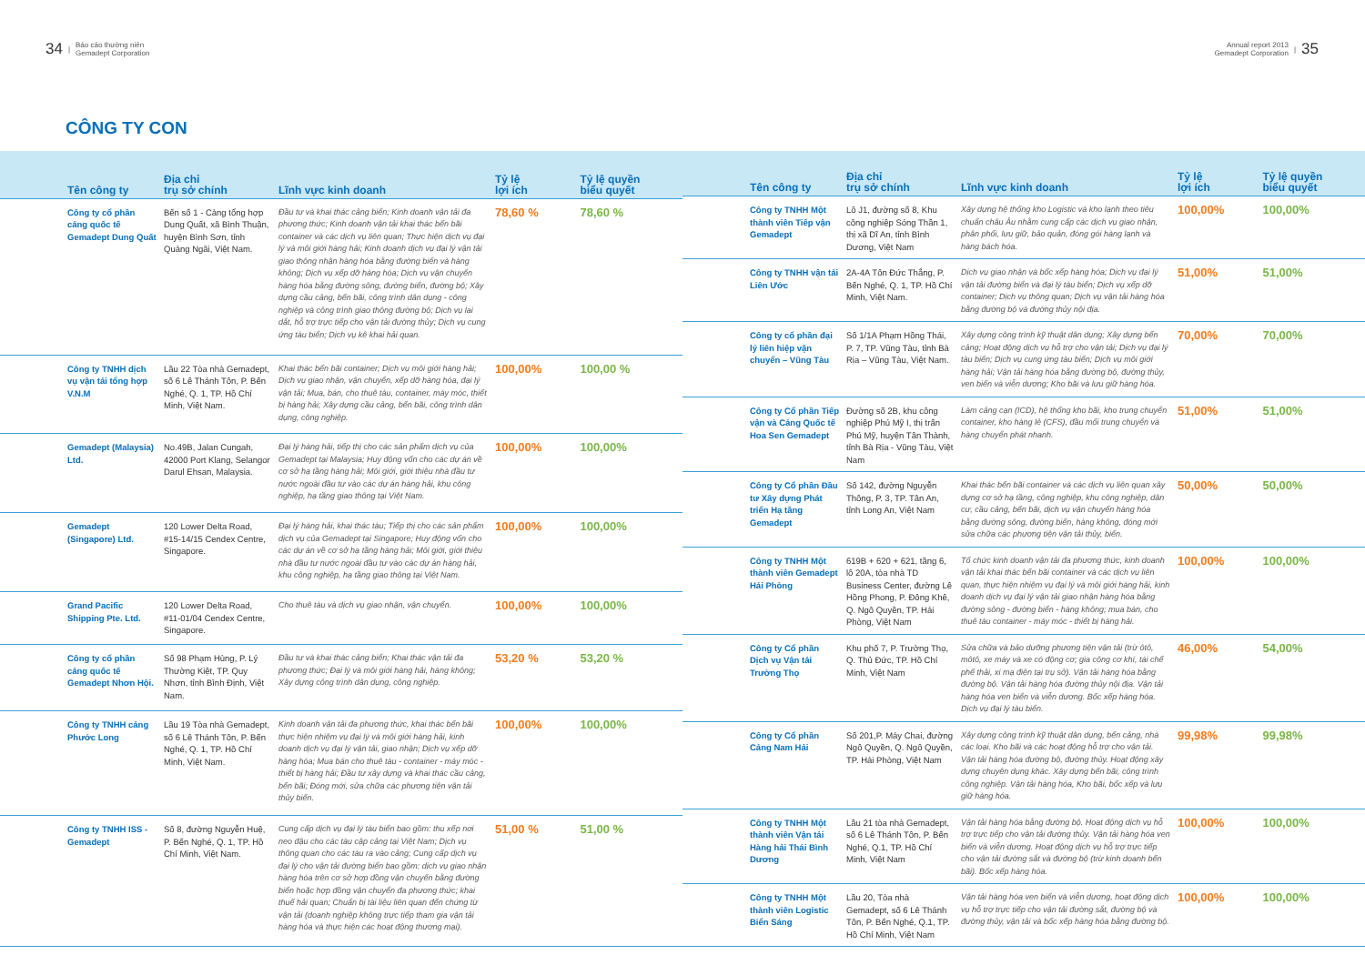34 | Báo cáo thường niên
Gemadept Corporation
Annual report 2013
Gemadept Corporation | 35
CÔNG TY CON
| Tên công ty | Địa chỉ trụ sở chính | Lĩnh vực kinh doanh | Tỷ lệ lợi ích | Tỷ lệ quyền biểu quyết |
| --- | --- | --- | --- | --- |
| Công ty cổ phần cảng quốc tế Gemadept Dung Quất | Bến số 1 - Cảng tổng hợp Dung Quất, xã Bình Thuận, huyện Bình Sơn, tỉnh Quảng Ngãi, Việt Nam. | Đầu tư và khai thác cảng biển; Kinh doanh vận tải đa phương thức; Kinh doanh vận tải khai thác bến bãi container và các dịch vụ liên quan; Thực hiện dịch vụ đại lý và môi giới hàng hải; Kinh doanh dịch vụ đại lý vận tải giao thông nhận hàng hóa bằng đường biển và hàng không; Dịch vụ xếp dỡ hàng hóa; Dịch vụ vận chuyển hàng hóa bằng đường sông, đường biển, đường bộ; Xây dựng cầu cảng, bến bãi, công trình dân dụng - công nghiệp và công trình giao thông đường bộ; Dịch vụ lai dắt, hỗ trợ trực tiếp cho vận tải đường thủy; Dịch vụ cung ứng tàu biển; Dịch vụ kê khai hải quan. | 78,60 % | 78,60 % |
| Công ty TNHH dịch vụ vận tải tổng hợp V.N.M | Lầu 22 Tòa nhà Gemadept, số 6 Lê Thánh Tôn, P. Bến Nghé, Q. 1, TP. Hồ Chí Minh, Việt Nam. | Khai thác bến bãi container; Dịch vụ môi giới hàng hải; Dịch vụ giao nhận, vận chuyển, xếp dỡ hàng hóa, đại lý vận tải; Mua, bán, cho thuê tàu, container, máy móc, thiết bị hàng hải; Xây dựng cầu cảng, bến bãi, công trình dân dụng, công nghiệp. | 100,00% | 100,00 % |
| Gemadept (Malaysia) Ltd. | No.49B, Jalan Cungah, 42000 Port Klang, Selangor Darul Ehsan, Malaysia. | Đại lý hàng hải, tiếp thị cho các sản phẩm dịch vụ của Gemadept tại Malaysia; Huy động vốn cho các dự án về cơ sở hạ tầng hàng hải; Môi giới, giới thiệu nhà đầu tư nước ngoài đầu tư vào các dự án hàng hải, khu công nghiệp, hạ tầng giao thông tại Việt Nam. | 100,00% | 100,00% |
| Gemadept (Singapore) Ltd. | 120 Lower Delta Road, #15-14/15 Cendex Centre, Singapore. | Đại lý hàng hải, khai thác tàu; Tiếp thị cho các sản phẩm dịch vụ của Gemadept tại Singapore; Huy động vốn cho các dự án về cơ sở hạ tầng hàng hải; Môi giới, giới thiệu nhà đầu tư nước ngoài đầu tư vào các dự án hàng hải, khu công nghiệp, hạ tầng giao thông tại Việt Nam. | 100,00% | 100,00% |
| Grand Pacific Shipping Pte. Ltd. | 120 Lower Delta Road, #11-01/04 Cendex Centre, Singapore. | Cho thuê tàu và dịch vụ giao nhận, vận chuyển. | 100,00% | 100,00% |
| Công ty cổ phần cảng quốc tế Gemadept Nhơn Hội. | Số 98 Phạm Hùng, P. Lý Thường Kiệt, TP. Quy Nhơn, tỉnh Bình Định, Việt Nam. | Đầu tư và khai thác cảng biển; Khai thác vận tải đa phương thức; Đại lý và môi giới hàng hải, hàng không; Xây dựng công trình dân dụng, công nghiệp. | 53,20 % | 53,20 % |
| Công ty TNHH cảng Phước Long | Lầu 19 Tòa nhà Gemadept, số 6 Lê Thánh Tôn, P. Bến Nghé, Q. 1, TP. Hồ Chí Minh, Việt Nam. | Kinh doanh vận tải đa phương thức, khai thác bến bãi thực hiện nhiệm vụ đại lý và môi giới hàng hải, kinh doanh dịch vụ đại lý vận tải, giao nhận; Dịch vụ xếp dỡ hàng hóa; Mua bán cho thuê tàu - container - máy móc - thiết bị hàng hải; Đầu tư xây dựng và khai thác cầu cảng, bến bãi; Đóng mới, sửa chữa các phương tiện vận tải thủy biển. | 100,00% | 100,00% |
| Công ty TNHH ISS - Gemadept | Số 8, đường Nguyễn Huệ, P. Bến Nghé, Q. 1, TP. Hồ Chí Minh, Việt Nam. | Cung cấp dịch vụ đại lý tàu biển bao gồm: thu xếp nơi neo đậu cho các tàu cập cảng tại Việt Nam; Dịch vụ thông quan cho các tàu ra vào cảng; Cung cấp dịch vụ đại lý cho vận tải đường biển bao gồm: dịch vụ giao nhận hàng hóa trên cơ sở hợp đồng vận chuyển bằng đường biển hoặc hợp đồng vận chuyển đa phương thức; khai thuế hải quan; Chuẩn bị tài liệu liên quan đến chứng từ vận tải (doanh nghiệp không trực tiếp tham gia vận tải hàng hóa và thực hiện các hoạt động thương mại). | 51,00 % | 51,00 % |
| Tên công ty | Địa chỉ trụ sở chính | Lĩnh vực kinh doanh | Tỷ lệ lợi ích | Tỷ lệ quyền biểu quyết |
| --- | --- | --- | --- | --- |
| Công ty TNHH Một thành viên Tiếp vận Gemadept | Lô J1, đường số 8, Khu công nghiệp Sóng Thần 1, thị xã Dĩ An, tỉnh Bình Dương, Việt Nam | Xây dựng hệ thống kho Logistic và kho lạnh theo tiêu chuẩn châu Âu nhằm cung cấp các dịch vụ giao nhận, phân phối, lưu giữ, bảo quản, đóng gói hàng lạnh và hàng bách hóa. | 100,00% | 100,00% |
| Công ty TNHH vận tải Liên Ước | 2A-4A Tôn Đức Thắng, P. Bến Nghé, Q. 1, TP. Hồ Chí Minh, Việt Nam. | Dịch vụ giao nhận và bốc xếp hàng hóa; Dịch vụ đại lý vận tải đường biển và đại lý tàu biển; Dịch vụ xếp dỡ container; Dịch vụ thông quan; Dịch vụ vận tải hàng hóa bằng đường bộ và đường thủy nội địa. | 51,00% | 51,00% |
| Công ty cổ phần đại lý liên hiệp vận chuyển – Vũng Tàu | Số 1/1A Phạm Hồng Thái, P. 7, TP. Vũng Tàu, tỉnh Bà Rịa – Vũng Tàu, Việt Nam. | Xây dựng công trình kỹ thuật dân dụng; Xây dựng bến cảng; Hoạt động dịch vụ hỗ trợ cho vận tải; Dịch vụ đại lý tàu biển; Dịch vụ cung ứng tàu biển; Dịch vụ môi giới hàng hải; Vận tải hàng hóa bằng đường bộ, đường thủy, ven biển và viễn dương; Kho bãi và lưu giữ hàng hóa. | 70,00% | 70,00% |
| Công ty Cổ phần Tiếp vận và Cảng Quốc tế Hoa Sen Gemadept | Đường số 2B, khu công nghiệp Phú Mỹ I, thị trấn Phú Mỹ, huyện Tân Thành, tỉnh Bà Rịa - Vũng Tàu, Việt Nam | Làm cảng cạn (ICD), hệ thống kho bãi, kho trung chuyển container, kho hàng lẻ (CFS), đầu mối trung chuyển và hàng chuyển phát nhanh. | 51,00% | 51,00% |
| Công ty Cổ phần Đầu tư Xây dựng Phát triển Hạ tầng Gemadept | Số 142, đường Nguyễn Thông, P. 3, TP. Tân An, tỉnh Long An, Việt Nam | Khai thác bến bãi container và các dịch vụ liên quan xây dựng cơ sở hạ tầng, công nghiệp, khu công nghiệp, dân cư, cầu cảng, bến bãi, dịch vụ vận chuyển hàng hóa bằng đường sông, đường biển, hàng không, đóng mới sửa chữa các phương tiện vận tải thủy, biển. | 50,00% | 50,00% |
| Công ty TNHH Một thành viên Gemadept Hải Phòng | 619B + 620 + 621, tầng 6, lô 20A, tòa nhà TD Business Center, đường Lê Hồng Phong, P. Đông Khê, Q. Ngô Quyền, TP. Hải Phòng, Việt Nam | Tổ chức kinh doanh vận tải đa phương thức, kinh doanh vận tải khai thác bến bãi container và các dịch vụ liên quan, thực hiện nhiệm vụ đại lý và môi giới hàng hải, kinh doanh dịch vụ đại lý vận tải giao nhận hàng hóa bằng đường sông - đường biển - hàng không; mua bán, cho thuê tàu container - máy móc - thiết bị hàng hải. | 100,00% | 100,00% |
| Công ty Cổ phần Dịch vụ Vận tải Trường Thọ | Khu phố 7, P. Trường Thọ, Q. Thủ Đức, TP. Hồ Chí Minh, Việt Nam | Sửa chữa và bảo dưỡng phương tiện vận tải (trừ ôtô, môtô, xe máy và xe có động cơ; gia công cơ khí, tái chế phế thải, xi mạ điện tại trụ sở). Vận tải hàng hóa bằng đường bộ. Vận tải hàng hóa đường thủy nội địa. Vận tải hàng hóa ven biển và viễn dương. Bốc xếp hàng hóa. Dịch vụ đại lý tàu biển. | 46,00% | 54,00% |
| Công ty Cổ phần Cảng Nam Hải | Số 201,P. Máy Chai, đường Ngô Quyền, Q. Ngô Quyền, TP. Hải Phòng, Việt Nam | Xây dựng công trình kỹ thuật dân dụng, bến cảng, nhà các loại. Kho bãi và các hoạt động hỗ trợ cho vận tải. Vận tải hàng hóa đường bộ, đường thủy. Hoạt động xây dựng chuyên dụng khác. Xây dựng bến bãi, công trình công nghiệp. Vận tải hàng hóa, Kho bãi, bốc xếp và lưu giữ hàng hóa. | 99,98% | 99,98% |
| Công ty TNHH Một thành viên Vận tải Hàng hải Thái Bình Dương | Lầu 21 tòa nhà Gemadept, số 6 Lê Thánh Tôn, P. Bến Nghé, Q.1, TP. Hồ Chí Minh, Việt Nam | Vận tải hàng hóa bằng đường bộ. Hoạt động dịch vụ hỗ trợ trực tiếp cho vận tải đường thủy. Vận tải hàng hóa ven biển và viễn dương. Hoạt động dịch vụ hỗ trợ trực tiếp cho vận tải đường sắt và đường bộ (trừ kinh doanh bến bãi). Bốc xếp hàng hóa. | 100,00% | 100,00% |
| Công ty TNHH Một thành viên Logistic Biển Sáng | Lầu 20, Tòa nhà Gemadept, số 6 Lê Thánh Tôn, P. Bến Nghé, Q.1, TP. Hồ Chí Minh, Việt Nam | Vận tải hàng hóa ven biển và viễn dương, hoạt động dịch vụ hỗ trợ trực tiếp cho vận tải đường sắt, đường bộ và đường thủy, vận tải và bốc xếp hàng hóa bằng đường bộ. | 100,00% | 100,00% |